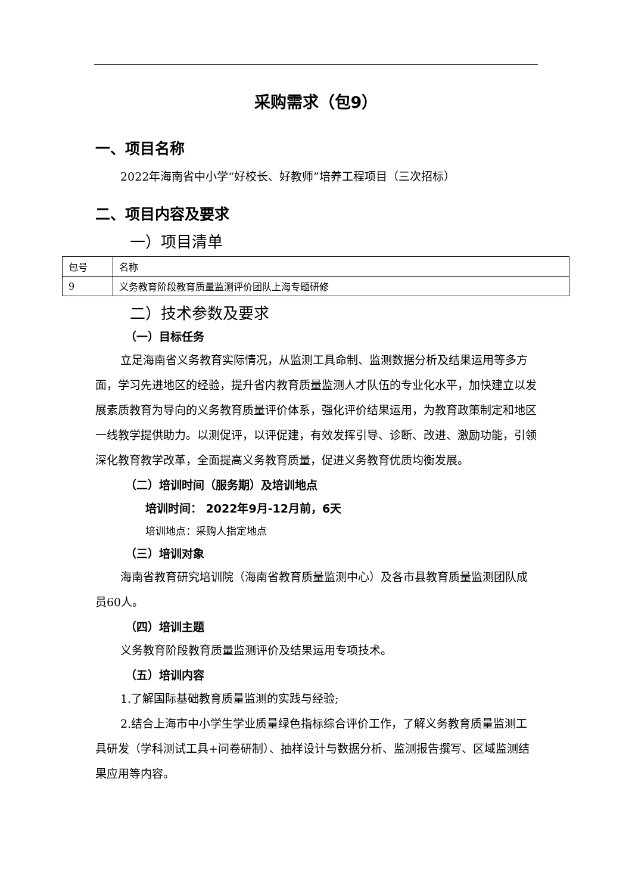采购需求（包9）
一、项目名称
2022年海南省中小学“好校长、好教师”培养工程项目（三次招标）
二、项目内容及要求
一）项目清单
| 包号 | 名称 |
| 9 | 义务教育阶段教育质量监测评价团队上海专题研修 |
二）技术参数及要求
（一）目标任务
立足海南省义务教育实际情况，从监测工具命制、监测数据分析及结果运用等多方面，学习先进地区的经验，提升省内教育质量监测人才队伍的专业化水平，加快建立以发展素质教育为导向的义务教育质量评价体系，强化评价结果运用，为教育政策制定和地区一线教学提供助力。以测促评，以评促建，有效发挥引导、诊断、改进、激励功能，引领深化教育教学改革，全面提高义务教育质量，促进义务教育优质均衡发展。
（二）培训时间（服务期）及培训地点
培训时间： 2022年9月-12月前，6天
培训地点：采购人指定地点
（三）培训对象
海南省教育研究培训院（海南省教育质量监测中心）及各市县教育质量监测团队成员60人。
（四）培训主题
义务教育阶段教育质量监测评价及结果运用专项技术。
（五）培训内容
1.了解国际基础教育质量监测的实践与经验;
2.结合上海市中小学生学业质量绿色指标综合评价工作，了解义务教育质量监测工具研发（学科测试工具+问卷研制）、抽样设计与数据分析、监测报告撰写、区域监测结果应用等内容。